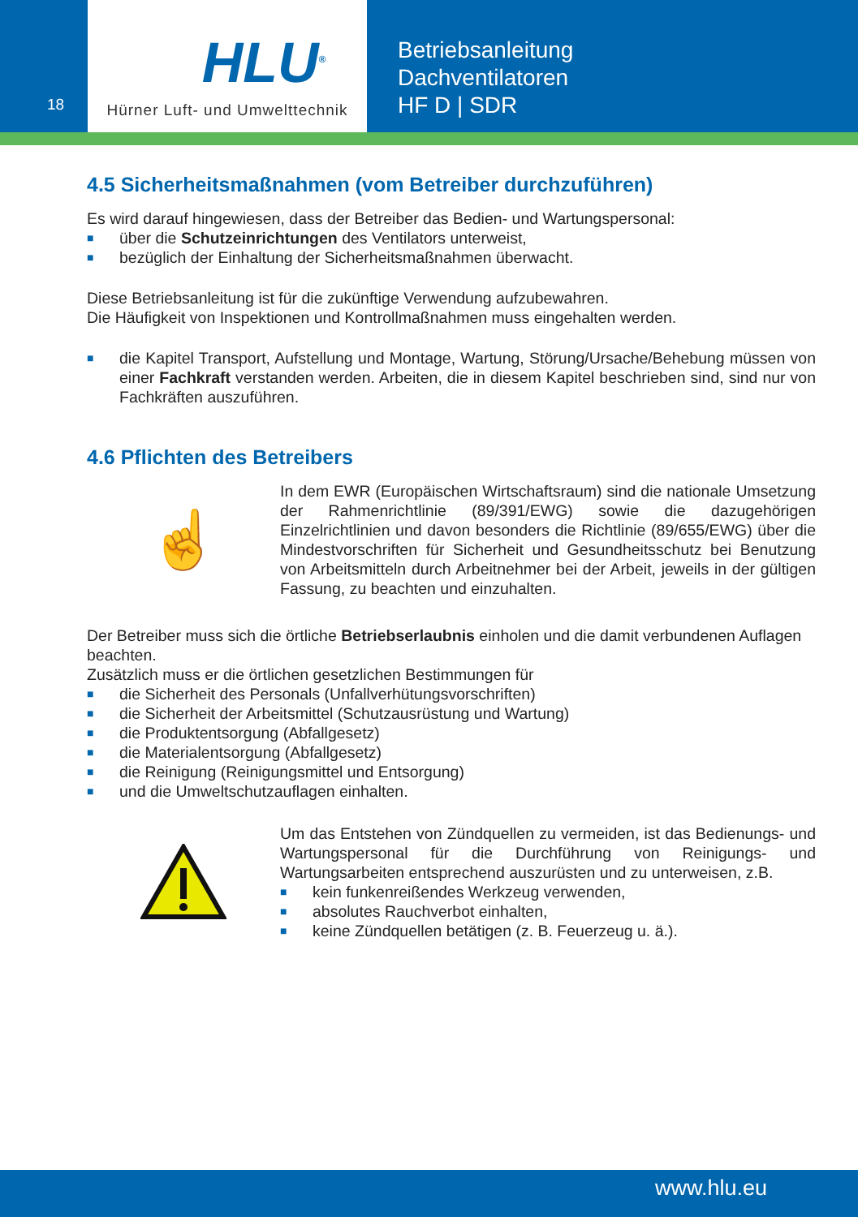18
HLU<sup>®</sup>
Hürner Luft- und Umwelttechnik
Betriebsanleitung
Dachventilatoren
HF D | SDR
4.5 Sicherheitsmaßnahmen (vom Betreiber durchzuführen)
Es wird darauf hingewiesen, dass der Betreiber das Bedien- und Wartungspersonal:
■ über die Schutzeinrichtungen des Ventilators unterweist,
■ bezüglich der Einhaltung der Sicherheitsmaßnahmen überwacht.
Diese Betriebsanleitung ist für die zukünftige Verwendung aufzubewahren.
Die Häufigkeit von Inspektionen und Kontrollmaßnahmen muss eingehalten werden.
■ die Kapitel Transport, Aufstellung und Montage, Wartung, Störung/Ursache/Behebung müssen von einer Fachkraft verstanden werden. Arbeiten, die in diesem Kapitel beschrieben sind, sind nur von Fachkräften auszuführen.
4.6 Pflichten des Betreibers
☝
In dem EWR (Europäischen Wirtschaftsraum) sind die nationale Umsetzung der Rahmenrichtlinie (89/391/EWG) sowie die dazugehörigen Einzelrichtlinien und davon besonders die Richtlinie (89/655/EWG) über die Mindestvorschriften für Sicherheit und Gesundheitsschutz bei Benutzung von Arbeitsmitteln durch Arbeitnehmer bei der Arbeit, jeweils in der gültigen Fassung, zu beachten und einzuhalten.
Der Betreiber muss sich die örtliche Betriebserlaubnis einholen und die damit verbundenen Auflagen beachten.
Zusätzlich muss er die örtlichen gesetzlichen Bestimmungen für
■ die Sicherheit des Personals (Unfallverhütungsvorschriften)
■ die Sicherheit der Arbeitsmittel (Schutzausrüstung und Wartung)
■ die Produktentsorgung (Abfallgesetz)
■ die Materialentsorgung (Abfallgesetz)
■ die Reinigung (Reinigungsmittel und Entsorgung)
■ und die Umweltschutzauflagen einhalten.
Um das Entstehen von Zündquellen zu vermeiden, ist das Bedienungs- und Wartungspersonal für die Durchführung von Reinigungs- und Wartungsarbeiten entsprechend auszurüsten und zu unterweisen, z.B.
■ kein funkenreißendes Werkzeug verwenden,
■ absolutes Rauchverbot einhalten,
■ keine Zündquellen betätigen (z. B. Feuerzeug u. ä.).
www.hlu.eu